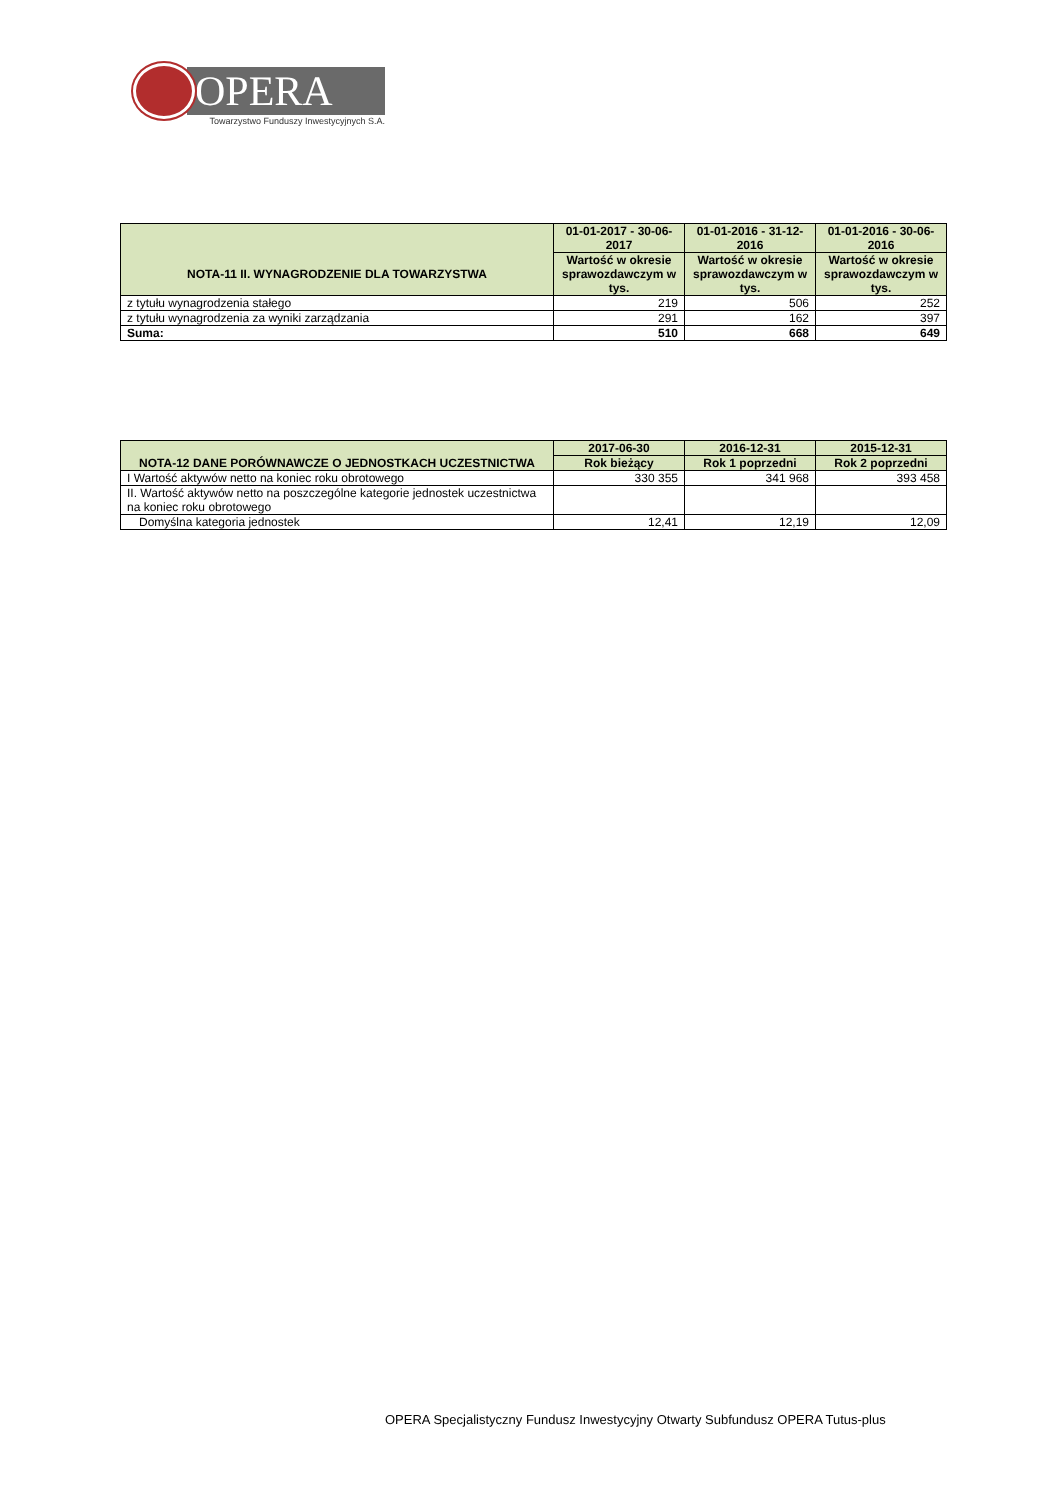OPERA
Towarzystwo Funduszy Inwestycyjnych S.A.
| NOTA-11 II. WYNAGRODZENIE DLA TOWARZYSTWA | 01-01-2017 - 30-06-2017 | 01-01-2016 - 31-12-2016 | 01-01-2016 - 30-06-2016 |
| --- | --- | --- | --- |
| | Wartość w okresie sprawozdawczym w tys. | Wartość w okresie sprawozdawczym w tys. | Wartość w okresie sprawozdawczym w tys. |
| z tytułu wynagrodzenia stałego | 219 | 506 | 252 |
| z tytułu wynagrodzenia za wyniki zarządzania | 291 | 162 | 397 |
| Suma: | 510 | 668 | 649 |
| NOTA-12 DANE PORÓWNAWCZE O JEDNOSTKACH UCZESTNICTWA | 2017-06-30 | 2016-12-31 | 2015-12-31 |
| --- | --- | --- | --- |
| | Rok bieżący | Rok 1 poprzedni | Rok 2 poprzedni |
| I Wartość aktywów netto na koniec roku obrotowego | 330 355 | 341 968 | 393 458 |
| II. Wartość aktywów netto na poszczególne kategorie jednostek uczestnictwa na koniec roku obrotowego | | | |
| Domyślna kategoria jednostek | 12,41 | 12,19 | 12,09 |
OPERA Specjalistyczny Fundusz Inwestycyjny Otwarty Subfundusz OPERA Tutus-plus